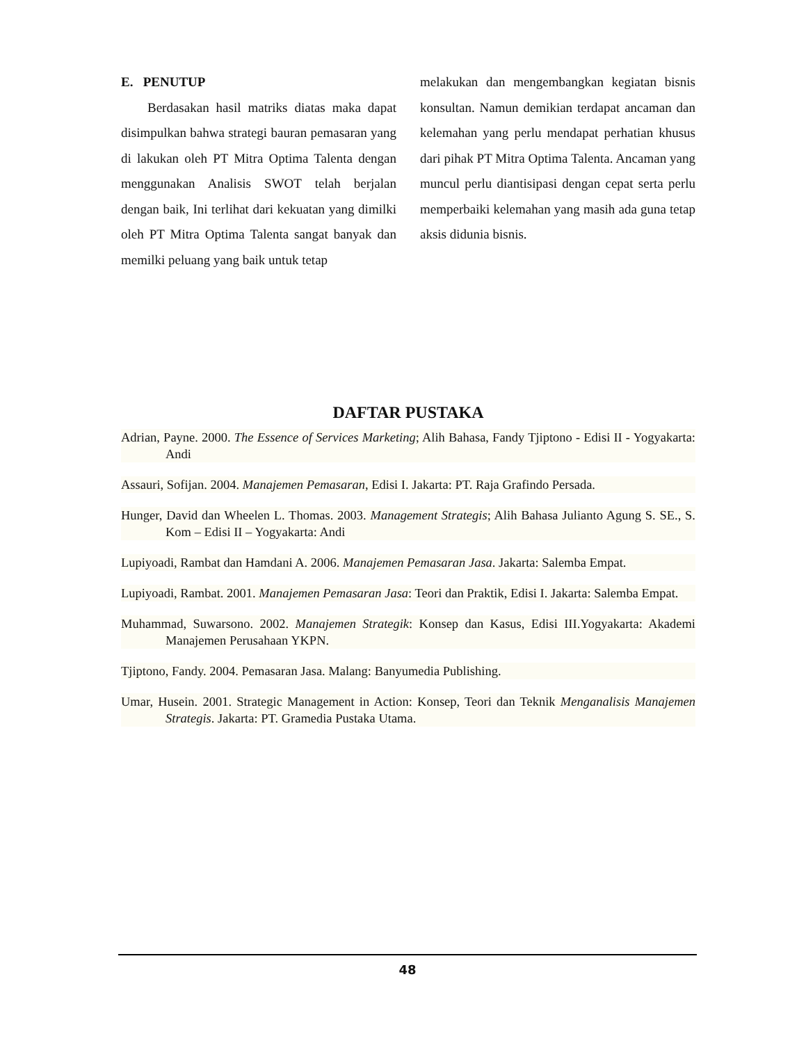E. PENUTUP
Berdasakan hasil matriks diatas maka dapat disimpulkan bahwa strategi bauran pemasaran yang di lakukan oleh PT Mitra Optima Talenta dengan menggunakan Analisis SWOT telah berjalan dengan baik, Ini terlihat dari kekuatan yang dimilki oleh PT Mitra Optima Talenta sangat banyak dan memilki peluang yang baik untuk tetap
melakukan dan mengembangkan kegiatan bisnis konsultan. Namun demikian terdapat ancaman dan kelemahan yang perlu mendapat perhatian khusus dari pihak PT Mitra Optima Talenta. Ancaman yang muncul perlu diantisipasi dengan cepat serta perlu memperbaiki kelemahan yang masih ada guna tetap aksis didunia bisnis.
DAFTAR PUSTAKA
Adrian, Payne. 2000. The Essence of Services Marketing; Alih Bahasa, Fandy Tjiptono - Edisi II - Yogyakarta: Andi
Assauri, Sofijan. 2004. Manajemen Pemasaran, Edisi I. Jakarta: PT. Raja Grafindo Persada.
Hunger, David dan Wheelen L. Thomas. 2003. Management Strategis; Alih Bahasa Julianto Agung S. SE., S. Kom – Edisi II – Yogyakarta: Andi
Lupiyoadi, Rambat dan Hamdani A. 2006. Manajemen Pemasaran Jasa. Jakarta: Salemba Empat.
Lupiyoadi, Rambat. 2001. Manajemen Pemasaran Jasa: Teori dan Praktik, Edisi I. Jakarta: Salemba Empat.
Muhammad, Suwarsono. 2002. Manajemen Strategik: Konsep dan Kasus, Edisi III.Yogyakarta: Akademi Manajemen Perusahaan YKPN.
Tjiptono, Fandy. 2004. Pemasaran Jasa. Malang: Banyumedia Publishing.
Umar, Husein. 2001. Strategic Management in Action: Konsep, Teori dan Teknik Menganalisis Manajemen Strategis. Jakarta: PT. Gramedia Pustaka Utama.
48